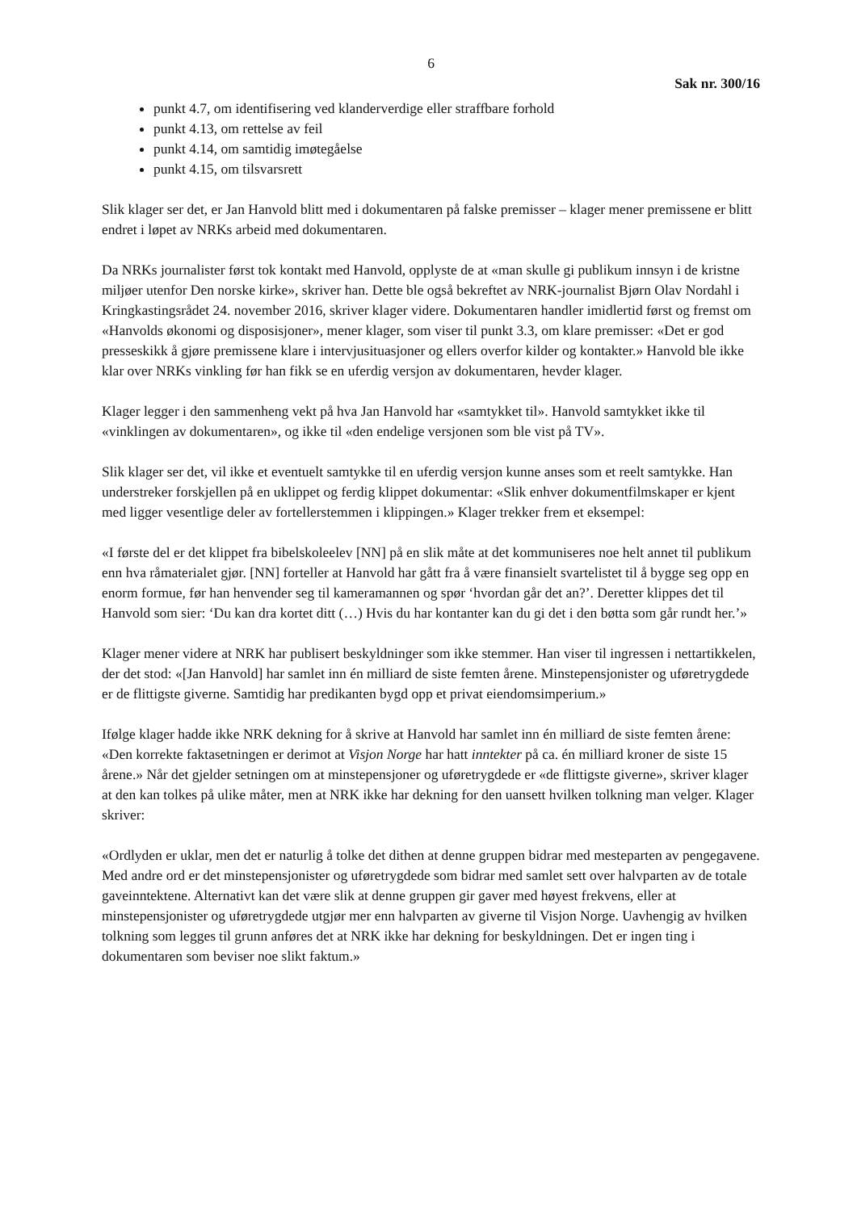6
Sak nr. 300/16
punkt 4.7, om identifisering ved klanderverdige eller straffbare forhold
punkt 4.13, om rettelse av feil
punkt 4.14, om samtidig imøtegåelse
punkt 4.15, om tilsvarsrett
Slik klager ser det, er Jan Hanvold blitt med i dokumentaren på falske premisser – klager mener premissene er blitt endret i løpet av NRKs arbeid med dokumentaren.
Da NRKs journalister først tok kontakt med Hanvold, opplyste de at «man skulle gi publikum innsyn i de kristne miljøer utenfor Den norske kirke», skriver han. Dette ble også bekreftet av NRK-journalist Bjørn Olav Nordahl i Kringkastingsrådet 24. november 2016, skriver klager videre. Dokumentaren handler imidlertid først og fremst om «Hanvolds økonomi og disposisjoner», mener klager, som viser til punkt 3.3, om klare premisser: «Det er god presseskikk å gjøre premissene klare i intervjusituasjoner og ellers overfor kilder og kontakter.» Hanvold ble ikke klar over NRKs vinkling før han fikk se en uferdig versjon av dokumentaren, hevder klager.
Klager legger i den sammenheng vekt på hva Jan Hanvold har «samtykket til». Hanvold samtykket ikke til «vinklingen av dokumentaren», og ikke til «den endelige versjonen som ble vist på TV».
Slik klager ser det, vil ikke et eventuelt samtykke til en uferdig versjon kunne anses som et reelt samtykke. Han understreker forskjellen på en uklippet og ferdig klippet dokumentar: «Slik enhver dokumentfilmskaper er kjent med ligger vesentlige deler av fortellerstemmen i klippingen.» Klager trekker frem et eksempel:
«I første del er det klippet fra bibelskoleelev [NN] på en slik måte at det kommuniseres noe helt annet til publikum enn hva råmaterialet gjør. [NN] forteller at Hanvold har gått fra å være finansielt svartelistet til å bygge seg opp en enorm formue, før han henvender seg til kameramannen og spør ‘hvordan går det an?’. Deretter klippes det til Hanvold som sier: ‘Du kan dra kortet ditt (…) Hvis du har kontanter kan du gi det i den bøtta som går rundt her.’»
Klager mener videre at NRK har publisert beskyldninger som ikke stemmer. Han viser til ingressen i nettartikkelen, der det stod: «[Jan Hanvold] har samlet inn én milliard de siste femten årene. Minstepensjonister og uføretrygdede er de flittigste giverne. Samtidig har predikanten bygd opp et privat eiendomsimperium.»
Ifølge klager hadde ikke NRK dekning for å skrive at Hanvold har samlet inn én milliard de siste femten årene: «Den korrekte faktasetningen er derimot at Visjon Norge har hatt inntekter på ca. én milliard kroner de siste 15 årene.» Når det gjelder setningen om at minstepensjoner og uføretrygdede er «de flittigste giverne», skriver klager at den kan tolkes på ulike måter, men at NRK ikke har dekning for den uansett hvilken tolkning man velger. Klager skriver:
«Ordlyden er uklar, men det er naturlig å tolke det dithen at denne gruppen bidrar med mesteparten av pengegavene. Med andre ord er det minstepensjonister og uføretrygdede som bidrar med samlet sett over halvparten av de totale gaveinntektene. Alternativt kan det være slik at denne gruppen gir gaver med høyest frekvens, eller at minstepensjonister og uføretrygdede utgjør mer enn halvparten av giverne til Visjon Norge. Uavhengig av hvilken tolkning som legges til grunn anføres det at NRK ikke har dekning for beskyldningen. Det er ingen ting i dokumentaren som beviser noe slikt faktum.»